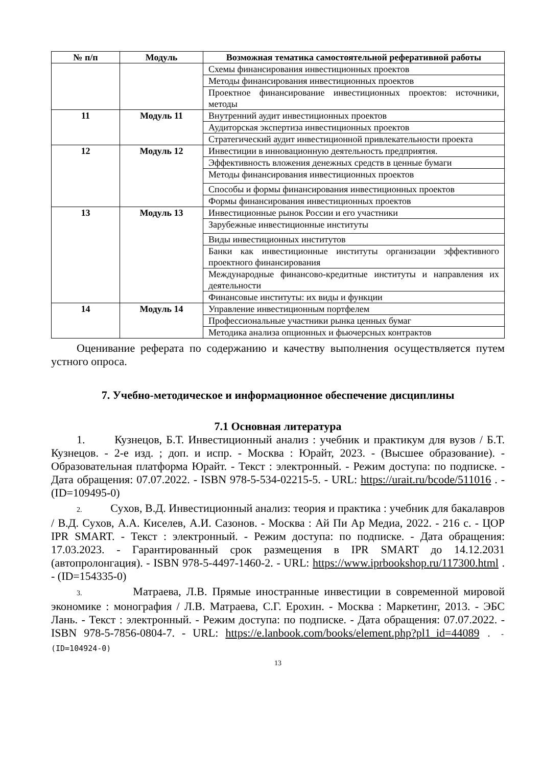| № п/п | Модуль | Возможная тематика самостоятельной реферативной работы |
| --- | --- | --- |
| | | Схемы финансирования инвестиционных проектов |
| | | Методы финансирования инвестиционных проектов |
| | | Проектное финансирование инвестиционных проектов: источники, методы |
| 11 | Модуль 11 | Внутренний аудит инвестиционных проектов |
| | | Аудиторская экспертиза инвестиционных проектов |
| | | Стратегический аудит инвестиционной привлекательности проекта |
| 12 | Модуль 12 | Инвестиции в инновационную деятельность предприятия. |
| | | Эффективность вложения денежных средств в ценные бумаги |
| | | Методы финансирования инвестиционных проектов |
| | | Способы и формы финансирования инвестиционных проектов |
| | | Формы финансирования инвестиционных проектов |
| 13 | Модуль 13 | Инвестиционные рынок России и его участники |
| | | Зарубежные инвестиционные институты |
| | | Виды инвестиционных институтов |
| | | Банки как инвестиционные институты организации эффективного проектного финансирования |
| | | Международные финансово-кредитные институты и направления их деятельности |
| | | Финансовые институты: их виды и функции |
| 14 | Модуль 14 | Управление инвестиционным портфелем |
| | | Профессиональные участники рынка ценных бумаг |
| | | Методика анализа опционных и фьючерсных контрактов |
Оценивание реферата по содержанию и качеству выполнения осуществляется путем устного опроса.
7. Учебно-методическое и информационное обеспечение дисциплины
7.1 Основная литература
1. Кузнецов, Б.Т. Инвестиционный анализ : учебник и практикум для вузов / Б.Т. Кузнецов. - 2-е изд. ; доп. и испр. - Москва : Юрайт, 2023. - (Высшее образование). - Образовательная платформа Юрайт. - Текст : электронный. - Режим доступа: по подписке. - Дата обращения: 07.07.2022. - ISBN 978-5-534-02215-5. - URL: https://urait.ru/bcode/511016 . - (ID=109495-0)
2. Сухов, В.Д. Инвестиционный анализ: теория и практика : учебник для бакалавров / В.Д. Сухов, А.А. Киселев, А.И. Сазонов. - Москва : Ай Пи Ар Медиа, 2022. - 216 с. - ЦОР IPR SMART. - Текст : электронный. - Режим доступа: по подписке. - Дата обращения: 17.03.2023. - Гарантированный срок размещения в IPR SMART до 14.12.2031 (автопролонгация). - ISBN 978-5-4497-1460-2. - URL: https://www.iprbookshop.ru/117300.html . - (ID=154335-0)
3. Матраева, Л.В. Прямые иностранные инвестиции в современной мировой экономике : монография / Л.В. Матраева, С.Г. Ерохин. - Москва : Маркетинг, 2013. - ЭБС Лань. - Текст : электронный. - Режим доступа: по подписке. - Дата обращения: 07.07.2022. - ISBN 978-5-7856-0804-7. - URL: https://e.lanbook.com/books/element.php?pl1_id=44089 . - (ID=104924-0)
13